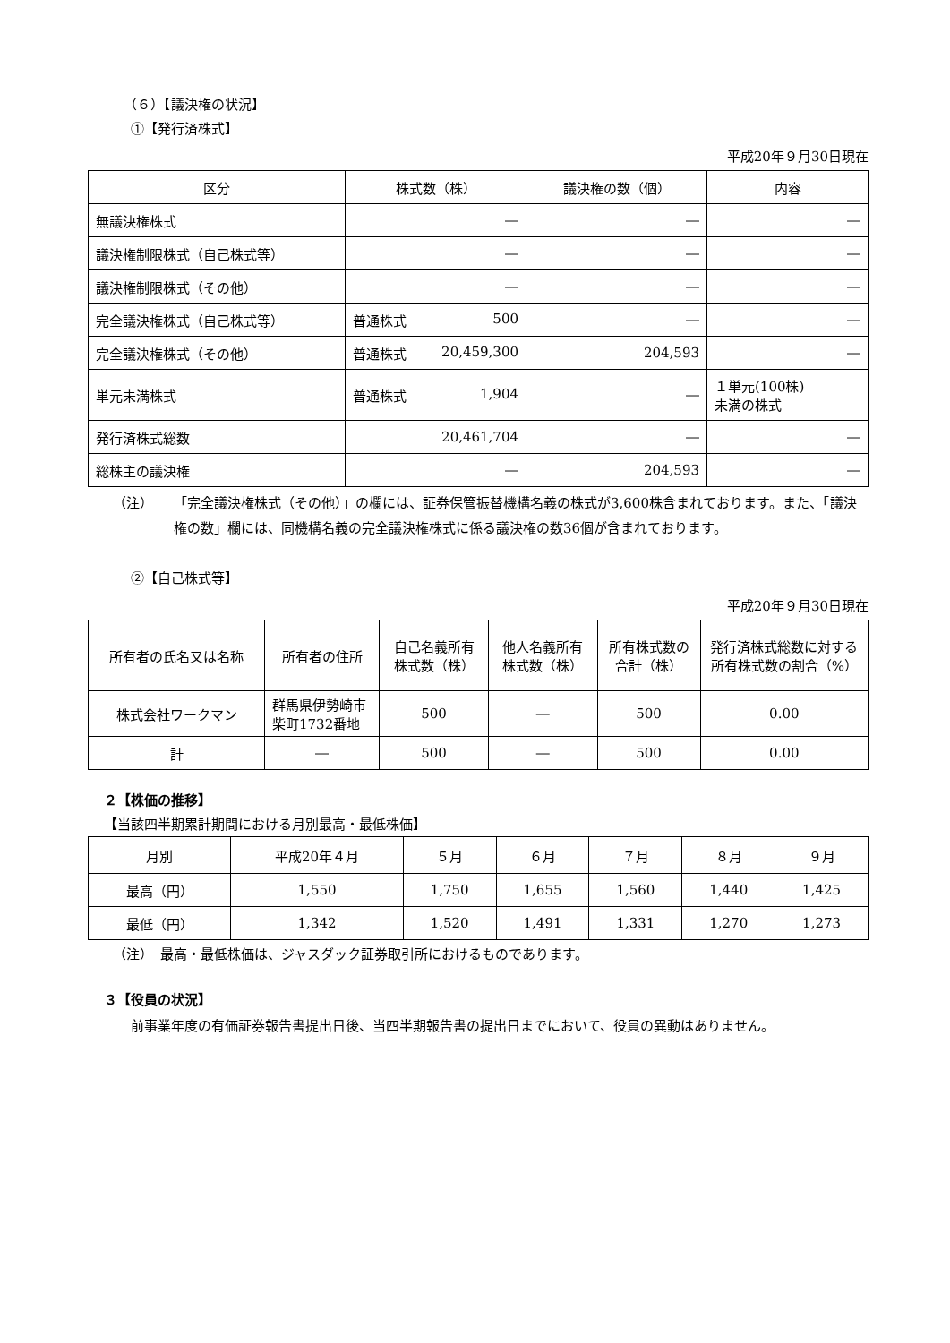（６）【議決権の状況】
①【発行済株式】
平成20年９月30日現在
| 区分 | 株式数（株） | 議決権の数（個） | 内容 |
| --- | --- | --- | --- |
| 無議決権株式 | ― | ― | ― |
| 議決権制限株式（自己株式等） | ― | ― | ― |
| 議決権制限株式（その他） | ― | ― | ― |
| 完全議決権株式（自己株式等） | 普通株式 500 | ― | ― |
| 完全議決権株式（その他） | 普通株式 20,459,300 | 204,593 | ― |
| 単元未満株式 | 普通株式 1,904 | ― | １単元(100株) 未満の株式 |
| 発行済株式総数 | 20,461,704 | ― | ― |
| 総株主の議決権 | ― | 204,593 | ― |
（注） 「完全議決権株式（その他）」の欄には、証券保管振替機構名義の株式が3,600株含まれております。また、「議決権の数」欄には、同機構名義の完全議決権株式に係る議決権の数36個が含まれております。
②【自己株式等】
平成20年９月30日現在
| 所有者の氏名又は名称 | 所有者の住所 | 自己名義所有株式数（株） | 他人名義所有株式数（株） | 所有株式数の合計（株） | 発行済株式総数に対する所有株式数の割合（%） |
| --- | --- | --- | --- | --- | --- |
| 株式会社ワークマン | 群馬県伊勢崎市柴町1732番地 | 500 | ― | 500 | 0.00 |
| 計 | ― | 500 | ― | 500 | 0.00 |
２【株価の推移】
【当該四半期累計期間における月別最高・最低株価】
| 月別 | 平成20年４月 | ５月 | ６月 | ７月 | ８月 | ９月 |
| --- | --- | --- | --- | --- | --- | --- |
| 最高（円） | 1,550 | 1,750 | 1,655 | 1,560 | 1,440 | 1,425 |
| 最低（円） | 1,342 | 1,520 | 1,491 | 1,331 | 1,270 | 1,273 |
（注）　最高・最低株価は、ジャスダック証券取引所におけるものであります。
３【役員の状況】
前事業年度の有価証券報告書提出日後、当四半期報告書の提出日までにおいて、役員の異動はありません。